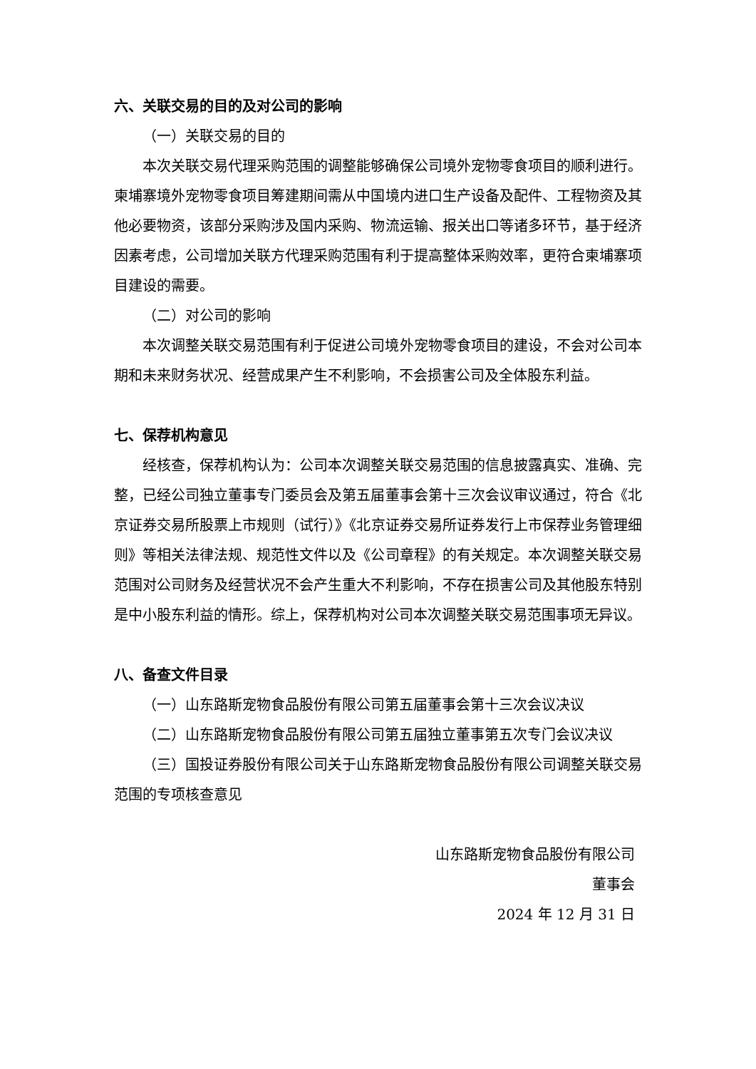六、关联交易的目的及对公司的影响
（一）关联交易的目的
本次关联交易代理采购范围的调整能够确保公司境外宠物零食项目的顺利进行。柬埔寨境外宠物零食项目筹建期间需从中国境内进口生产设备及配件、工程物资及其他必要物资，该部分采购涉及国内采购、物流运输、报关出口等诸多环节，基于经济因素考虑，公司增加关联方代理采购范围有利于提高整体采购效率，更符合柬埔寨项目建设的需要。
（二）对公司的影响
本次调整关联交易范围有利于促进公司境外宠物零食项目的建设，不会对公司本期和未来财务状况、经营成果产生不利影响，不会损害公司及全体股东利益。
七、保荐机构意见
经核查，保荐机构认为：公司本次调整关联交易范围的信息披露真实、准确、完整，已经公司独立董事专门委员会及第五届董事会第十三次会议审议通过，符合《北京证券交易所股票上市规则（试行）》《北京证券交易所证券发行上市保荐业务管理细则》等相关法律法规、规范性文件以及《公司章程》的有关规定。本次调整关联交易范围对公司财务及经营状况不会产生重大不利影响，不存在损害公司及其他股东特别是中小股东利益的情形。综上，保荐机构对公司本次调整关联交易范围事项无异议。
八、备查文件目录
（一）山东路斯宠物食品股份有限公司第五届董事会第十三次会议决议
（二）山东路斯宠物食品股份有限公司第五届独立董事第五次专门会议决议
（三）国投证券股份有限公司关于山东路斯宠物食品股份有限公司调整关联交易范围的专项核查意见
山东路斯宠物食品股份有限公司
董事会
2024 年 12 月 31 日